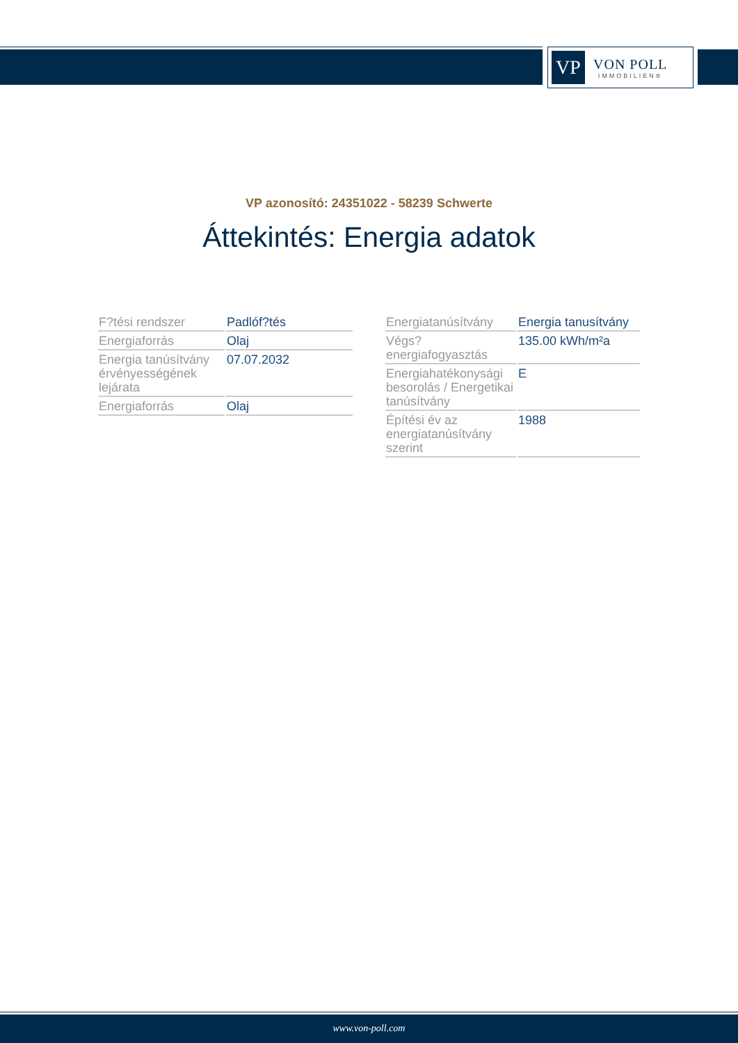VP
VON POLL
IMMOBILIEN®
VP azonosító: 24351022 - 58239 Schwerte
Áttekintés: Energia adatok
| F?tési rendszer | Padlóf?tés |
| Energiaforrás | Olaj |
| Energia tanúsítvány érvényességének lejárata | 07.07.2032 |
| Energiaforrás | Olaj |
| Energiatanúsítvány | Energia tanusítvány |
| Végs? energiafogyasztás | 135.00 kWh/m²a |
| Energiahatékonysági besorolás / Energetikai tanúsítvány | E |
| Építési év az energiatanúsítvány szerint | 1988 |
www.von-poll.com